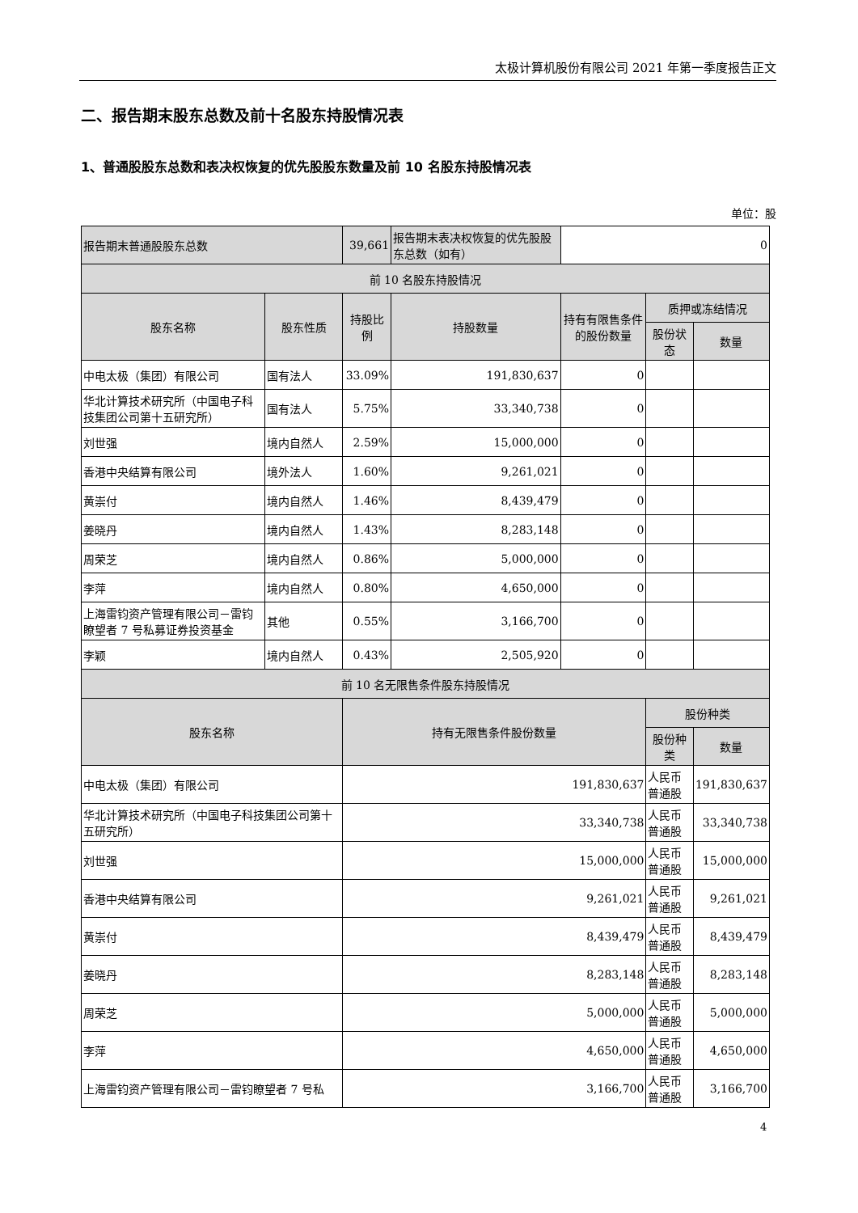太极计算机股份有限公司 2021 年第一季度报告正文
二、报告期末股东总数及前十名股东持股情况表
1、普通股股东总数和表决权恢复的优先股股东数量及前 10 名股东持股情况表
单位：股
| 报告期末普通股股东总数 | | 39,661 | 报告期末表决权恢复的优先股股东总数（如有） | 0 | | |
| 前 10 名股东持股情况 | | | | | | |
| 股东名称 | 股东性质 | 持股比例 | 持股数量 | 持有有限售条件的股份数量 | 质押或冻结情况 | |
| | | | | | 股份状态 | 数量 |
| 中电太极（集团）有限公司 | 国有法人 | 33.09% | 191,830,637 | 0 | | |
| 华北计算技术研究所（中国电子科技集团公司第十五研究所） | 国有法人 | 5.75% | 33,340,738 | 0 | | |
| 刘世强 | 境内自然人 | 2.59% | 15,000,000 | 0 | | |
| 香港中央结算有限公司 | 境外法人 | 1.60% | 9,261,021 | 0 | | |
| 黄崇付 | 境内自然人 | 1.46% | 8,439,479 | 0 | | |
| 姜晓丹 | 境内自然人 | 1.43% | 8,283,148 | 0 | | |
| 周荣芝 | 境内自然人 | 0.86% | 5,000,000 | 0 | | |
| 李萍 | 境内自然人 | 0.80% | 4,650,000 | 0 | | |
| 上海雷钧资产管理有限公司－雷钧瞭望者 7 号私募证券投资基金 | 其他 | 0.55% | 3,166,700 | 0 | | |
| 李颖 | 境内自然人 | 0.43% | 2,505,920 | 0 | | |
| 前 10 名无限售条件股东持股情况 | | | | | | |
| 股东名称 | | 持有无限售条件股份数量 | | | 股份种类 | |
| | | | | | 股份种类 | 数量 |
| 中电太极（集团）有限公司 | | 191,830,637 | | | 人民币普通股 | 191,830,637 |
| 华北计算技术研究所（中国电子科技集团公司第十五研究所） | | 33,340,738 | | | 人民币普通股 | 33,340,738 |
| 刘世强 | | 15,000,000 | | | 人民币普通股 | 15,000,000 |
| 香港中央结算有限公司 | | 9,261,021 | | | 人民币普通股 | 9,261,021 |
| 黄崇付 | | 8,439,479 | | | 人民币普通股 | 8,439,479 |
| 姜晓丹 | | 8,283,148 | | | 人民币普通股 | 8,283,148 |
| 周荣芝 | | 5,000,000 | | | 人民币普通股 | 5,000,000 |
| 李萍 | | 4,650,000 | | | 人民币普通股 | 4,650,000 |
| 上海雷钧资产管理有限公司－雷钧瞭望者 7 号私 | | 3,166,700 | | | 人民币普通股 | 3,166,700 |
4